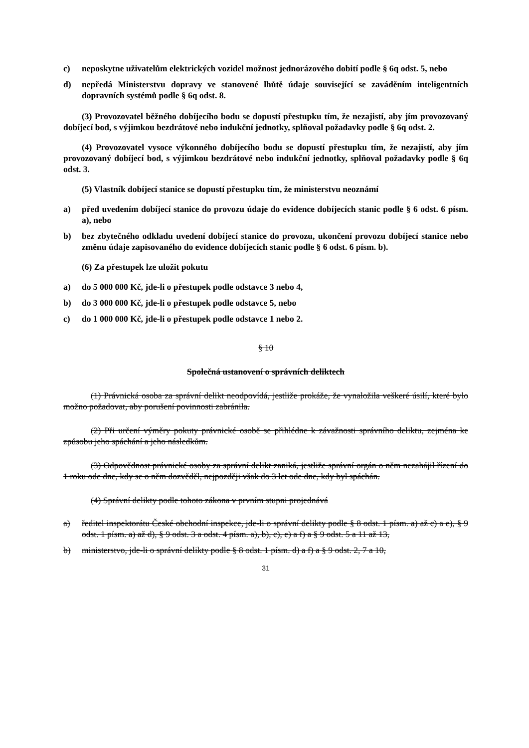c) neposkytne uživatelům elektrických vozidel možnost jednorázového dobití podle § 6q odst. 5, nebo
d) nepředá Ministerstvu dopravy ve stanovené lhůtě údaje související se zaváděním inteligentních dopravních systémů podle § 6q odst. 8.
(3) Provozovatel běžného dobíjecího bodu se dopustí přestupku tím, že nezajistí, aby jím provozovaný dobíjecí bod, s výjimkou bezdrátové nebo indukční jednotky, splňoval požadavky podle § 6q odst. 2.
(4) Provozovatel vysoce výkonného dobíjecího bodu se dopustí přestupku tím, že nezajistí, aby jím provozovaný dobíjecí bod, s výjimkou bezdrátové nebo indukční jednotky, splňoval požadavky podle § 6q odst. 3.
(5) Vlastník dobíjecí stanice se dopustí přestupku tím, že ministerstvu neoznámí
a) před uvedením dobíjecí stanice do provozu údaje do evidence dobíjecích stanic podle § 6 odst. 6 písm. a), nebo
b) bez zbytečného odkladu uvedení dobíjecí stanice do provozu, ukončení provozu dobíjecí stanice nebo změnu údaje zapisovaného do evidence dobíjecích stanic podle § 6 odst. 6 písm. b).
(6) Za přestupek lze uložit pokutu
a) do 5 000 000 Kč, jde-li o přestupek podle odstavce 3 nebo 4,
b) do 3 000 000 Kč, jde-li o přestupek podle odstavce 5, nebo
c) do 1 000 000 Kč, jde-li o přestupek podle odstavce 1 nebo 2.
§ 10
Společná ustanovení o správních deliktech
(1) Právnická osoba za správní delikt neodpovídá, jestliže prokáže, že vynaložila veškeré úsilí, které bylo možno požadovat, aby porušení povinnosti zabránila.
(2) Při určení výměry pokuty právnické osobě se přihlédne k závažnosti správního deliktu, zejména ke způsobu jeho spáchání a jeho následkům.
(3) Odpovědnost právnické osoby za správní delikt zaniká, jestliže správní orgán o něm nezahájil řízení do 1 roku ode dne, kdy se o něm dozvěděl, nejpozději však do 3 let ode dne, kdy byl spáchán.
(4) Správní delikty podle tohoto zákona v prvním stupni projednává
a) ředitel inspektorátu České obchodní inspekce, jde-li o správní delikty podle § 8 odst. 1 písm. a) až c) a e), § 9 odst. 1 písm. a) až d), § 9 odst. 3 a odst. 4 písm. a), b), c), e) a f) a § 9 odst. 5 a 11 až 13,
b) ministerstvo, jde-li o správní delikty podle § 8 odst. 1 písm. d) a f) a § 9 odst. 2, 7 a 10,
31